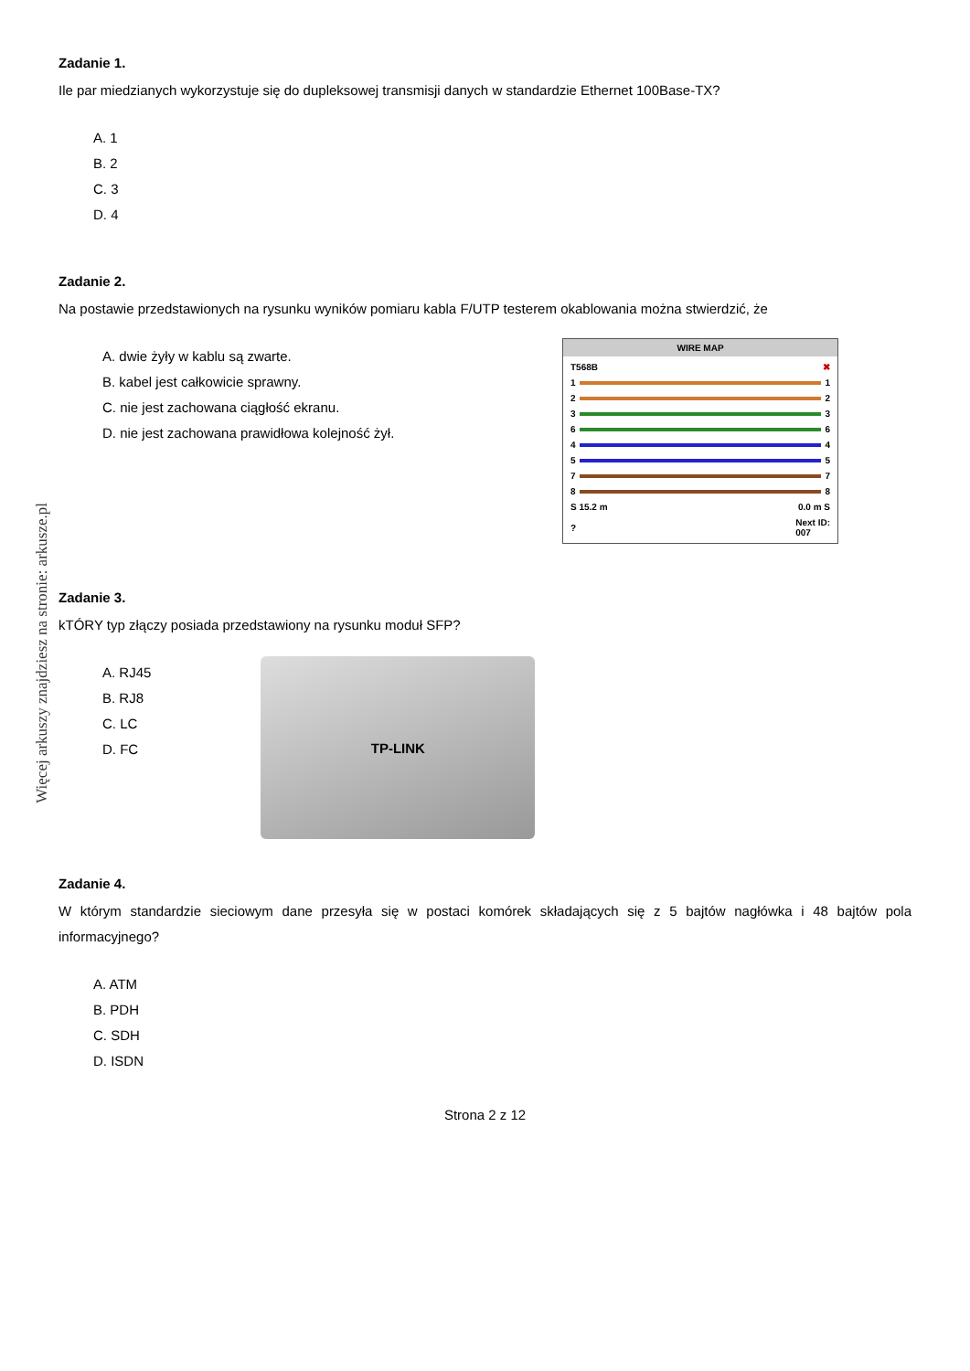Więcej arkuszy znajdziesz na stronie: arkusze.pl
Zadanie 1.
Ile par miedzianych wykorzystuje się do dupleksowej transmisji danych w standardzie Ethernet 100Base-TX?
A. 1
B. 2
C. 3
D. 4
Zadanie 2.
Na postawie przedstawionych na rysunku wyników pomiaru kabla F/UTP testerem okablowania można stwierdzić, że
A. dwie żyły w kablu są zwarte.
B. kabel jest całkowicie sprawny.
C. nie jest zachowana ciągłość ekranu.
D. nie jest zachowana prawidłowa kolejność żył.
WIRE MAP
T568B ✖
1 1
2 2
3 3
6 6
4 4
5 5
7 7
8 8
S 15.2 m 0.0 m S
? Next ID:
007
Zadanie 3.
kTÓRY typ złączy posiada przedstawiony na rysunku moduł SFP?
A. RJ45
B. RJ8
C. LC
D. FC
TP-LINK
Zadanie 4.
W którym standardzie sieciowym dane przesyła się w postaci komórek składających się z 5 bajtów nagłówka i 48 bajtów pola informacyjnego?
A. ATM
B. PDH
C. SDH
D. ISDN
Strona 2 z 12